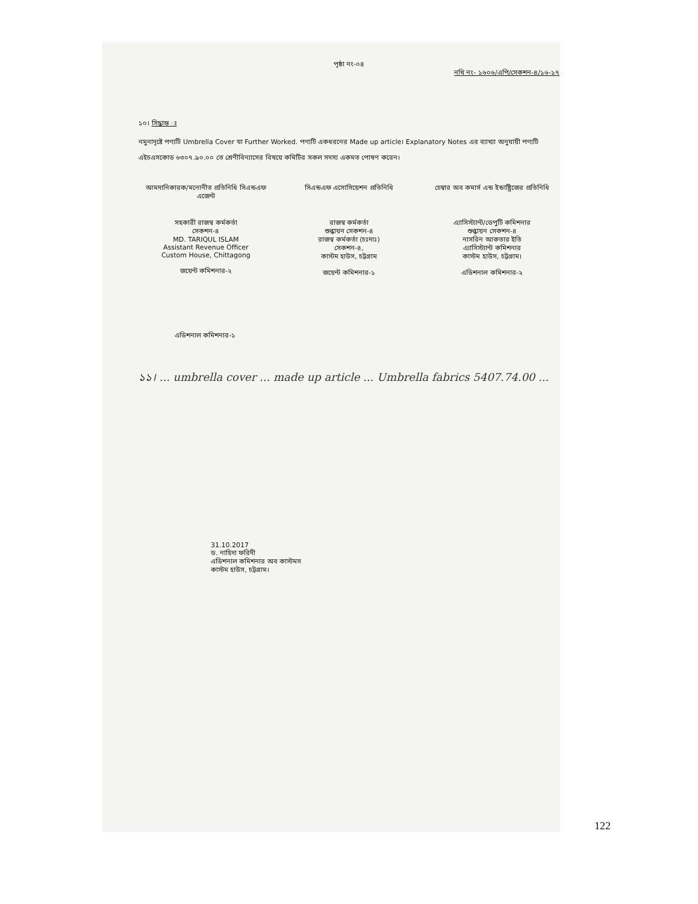পৃষ্ঠা নং-০৪
নথি নং- ১৬০৬/এপি/সেকশন-৪/১৬-১৭
১০। সিদ্ধান্ত ঃ
নমুনাদৃষ্টে পণ্যটি Umbrella Cover যা Further Worked. পণ্যটি একধরনের Made up article। Explanatory Notes এর ব্যাখ্যা অনুযায়ী পণ্যটি এইচএসকোড ৬৩০৭.৯০.০০ তে শ্রেণীবিন্যাসের বিষয়ে কমিটির সকল সদস্য একমত পোষণ করেন।
আমদানিকারক/মনোনীত প্রতিনিধি সিএন্ডএফ এজেন্ট
সিএন্ডএফ এসোসিয়েশন প্রতিনিধি চেম্বার অব কমার্স এন্ড ইন্ডাষ্ট্রিজের প্রতিনিধি
সহকারী রাজস্ব কর্মকর্তা
সেকশন-৪
MD. TARIQUL ISLAM
Assistant Revenue Officer
Custom House, Chittagong
জয়েন্ট কমিশনার-২
রাজস্ব কর্মকর্তা
শুল্কায়ন সেকশন-৪
রাজস্ব কর্মকর্তা (চঃদাঃ)
সেকশন-৪,
কাস্টম হাউস, চট্টগ্রাম
জয়েন্ট কমিশনার-১
এ্যাসিস্ট্যান্ট/ডেপুটি কমিশনার
শুল্কায়ন সেকশন-৪
নাসরিন আকতার ইতি
এ্যাসিস্ট্যান্ট কমিশনার
কাস্টম হাউস, চট্টগ্রাম।
এডিশনাল কমিশনার-২
এডিশনাল কমিশনার-১
১১। ... umbrella cover ... made up article ... Umbrella fabrics 5407.74.00 ...
31.10.2017
ড. নাহিদা ফরিদী
এডিশনাল কমিশনার অব কাস্টমস
কাস্টম হাউস, চট্টগ্রাম।
122